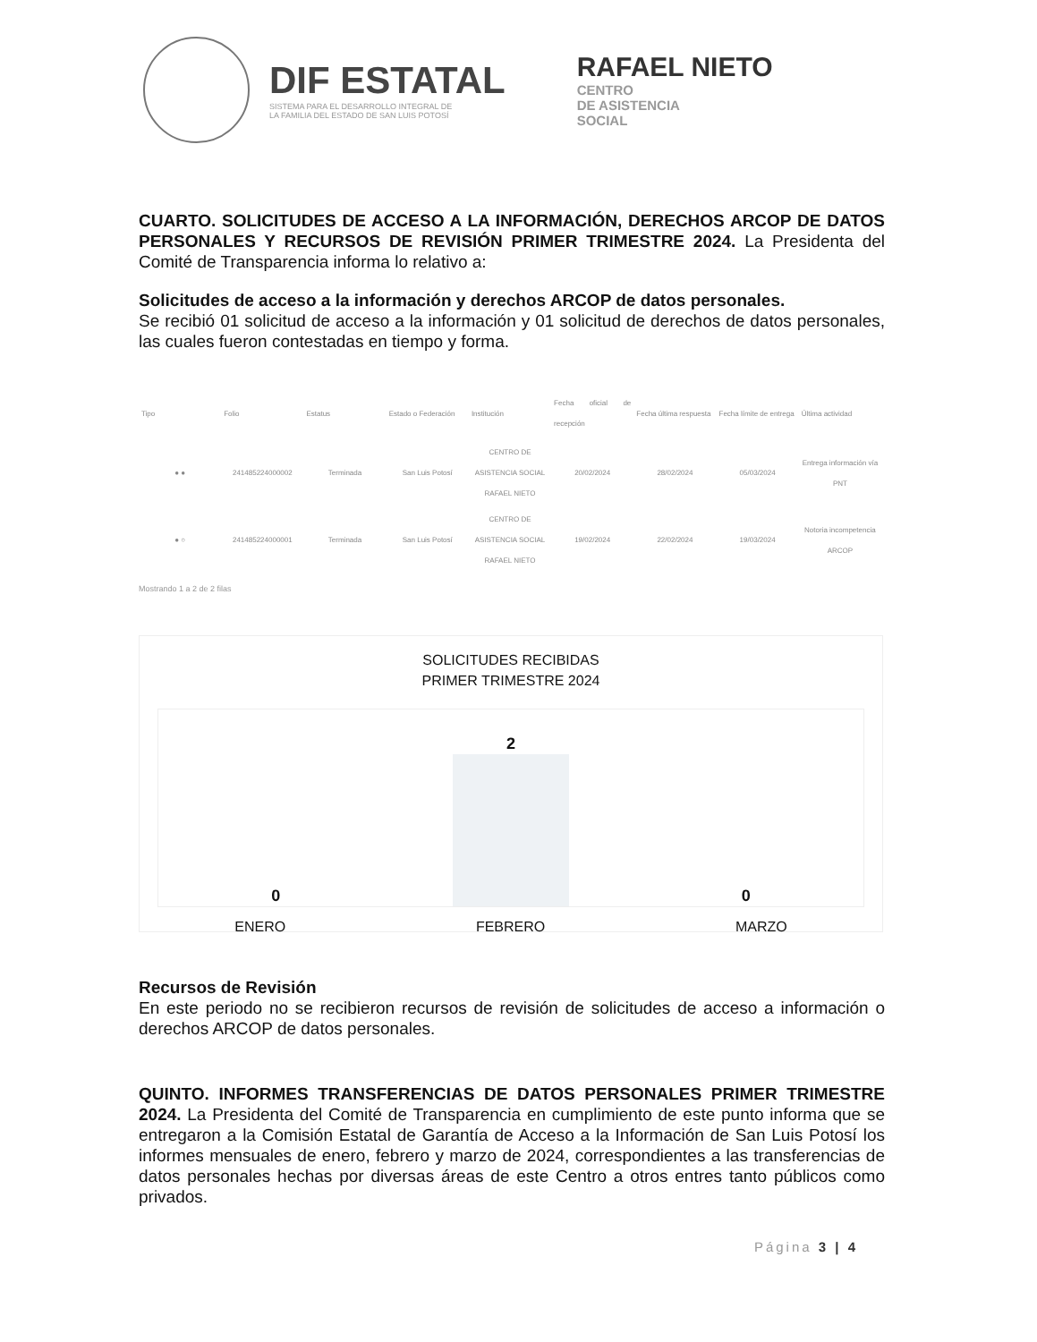DIF ESTATAL
SISTEMA PARA EL DESARROLLO INTEGRAL DE
LA FAMILIA DEL ESTADO DE SAN LUIS POTOSÍ
RAFAEL NIETO
CENTRO
DE ASISTENCIA
SOCIAL
CUARTO. SOLICITUDES DE ACCESO A LA INFORMACIÓN, DERECHOS ARCOP DE DATOS PERSONALES Y RECURSOS DE REVISIÓN PRIMER TRIMESTRE 2024. La Presidenta del Comité de Transparencia informa lo relativo a:
Solicitudes de acceso a la información y derechos ARCOP de datos personales.
Se recibió 01 solicitud de acceso a la información y 01 solicitud de derechos de datos personales, las cuales fueron contestadas en tiempo y forma.
| Tipo | Folio | Estatus | Estado o Federación | Institución | Fecha oficial de recepción | Fecha última respuesta | Fecha límite de entrega | Última actividad |
| --- | --- | --- | --- | --- | --- | --- | --- | --- |
| ● ● | 241485224000002 | Terminada | San Luis Potosí | CENTRO DE ASISTENCIA SOCIAL RAFAEL NIETO | 20/02/2024 | 28/02/2024 | 05/03/2024 | Entrega información vía PNT |
| ● ○ | 241485224000001 | Terminada | San Luis Potosí | CENTRO DE ASISTENCIA SOCIAL RAFAEL NIETO | 19/02/2024 | 22/02/2024 | 19/03/2024 | Notoria incompetencia ARCOP |
Mostrando 1 a 2 de 2 filas
SOLICITUDES RECIBIDAS
PRIMER TRIMESTRE 2024
0
2
0
ENERO FEBRERO MARZO
Recursos de Revisión
En este periodo no se recibieron recursos de revisión de solicitudes de acceso a información o derechos ARCOP de datos personales.
QUINTO. INFORMES TRANSFERENCIAS DE DATOS PERSONALES PRIMER TRIMESTRE 2024. La Presidenta del Comité de Transparencia en cumplimiento de este punto informa que se entregaron a la Comisión Estatal de Garantía de Acceso a la Información de San Luis Potosí los informes mensuales de enero, febrero y marzo de 2024, correspondientes a las transferencias de datos personales hechas por diversas áreas de este Centro a otros entres tanto públicos como privados.
Página 3 | 4